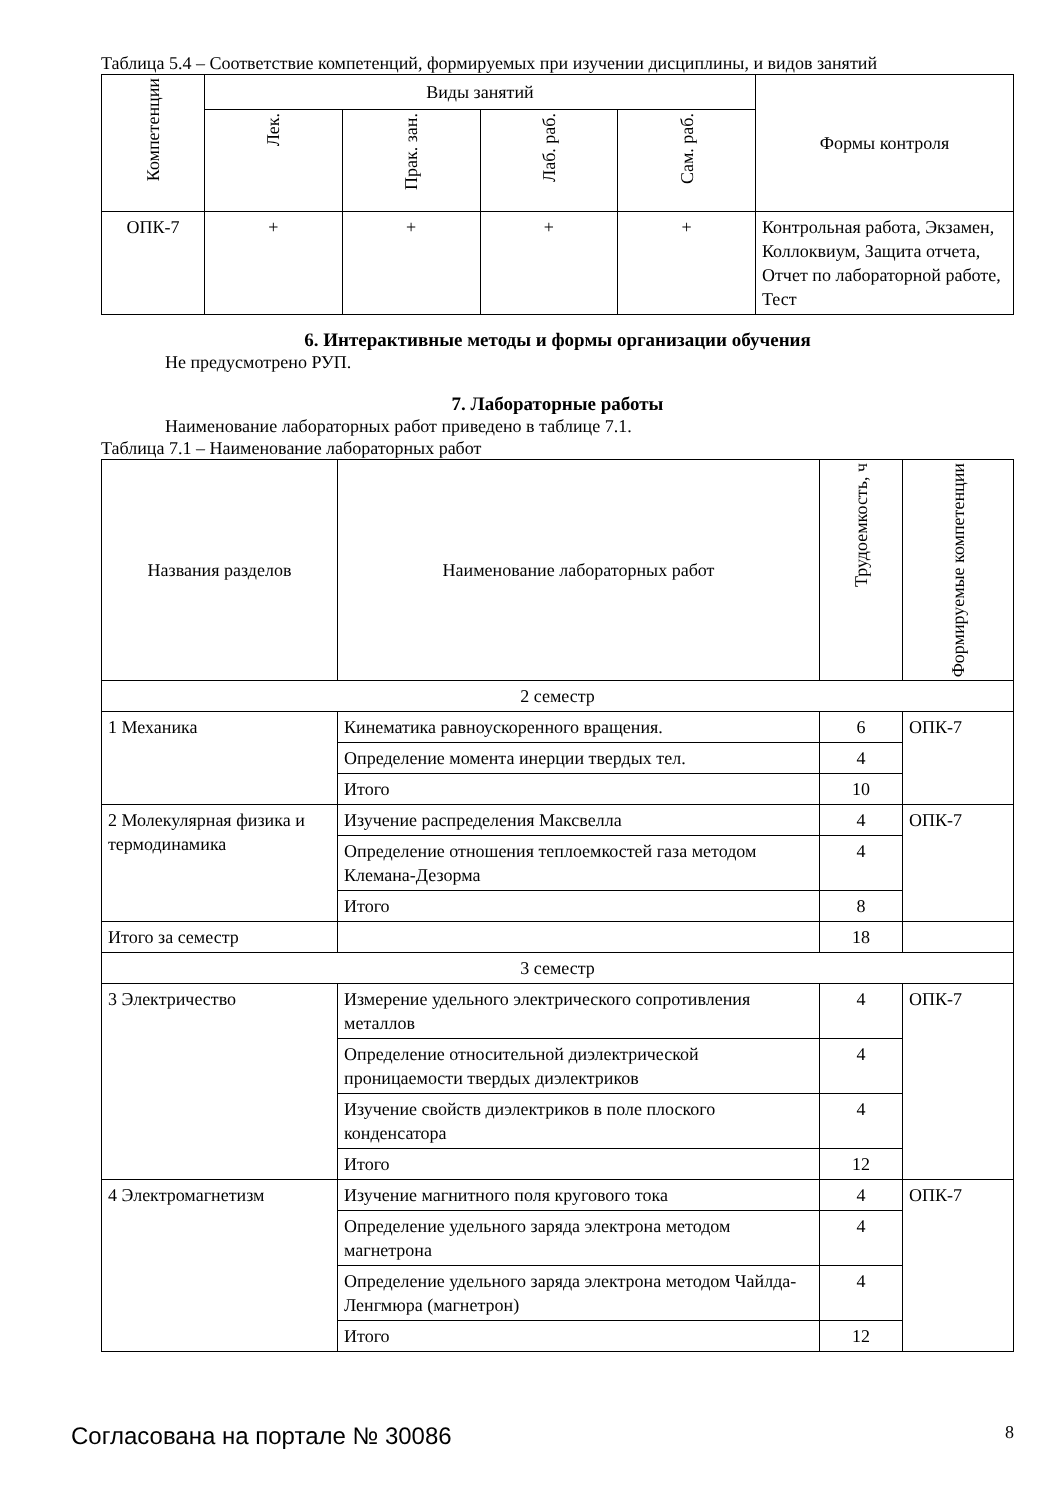Таблица 5.4 – Соответствие компетенций, формируемых при изучении дисциплины, и видов занятий
| Компетенции | Виды занятий | | | | Формы контроля |
| --- | --- | --- | --- | --- | --- |
| | Лек. | Прак. зан. | Лаб. раб. | Сам. раб. | |
| ОПК-7 | + | + | + | + | Контрольная работа, Экзамен, Коллоквиум, Защита отчета, Отчет по лабораторной работе, Тест |
6. Интерактивные методы и формы организации обучения
Не предусмотрено РУП.
7. Лабораторные работы
Наименование лабораторных работ приведено в таблице 7.1.
Таблица 7.1 – Наименование лабораторных работ
| Названия разделов | Наименование лабораторных работ | Трудоемкость, ч | Формируемые компетенции |
| --- | --- | --- | --- |
| 2 семестр | | | |
| 1 Механика | Кинематика равноускоренного вращения. | 6 | ОПК-7 |
| | Определение момента инерции твердых тел. | 4 | |
| | Итого | 10 | |
| 2 Молекулярная физика и термодинамика | Изучение распределения Максвелла | 4 | ОПК-7 |
| | Определение отношения теплоемкостей газа методом Клемана-Дезорма | 4 | |
| | Итого | 8 | |
| Итого за семестр | | 18 | |
| 3 семестр | | | |
| 3 Электричество | Измерение удельного электрического сопротивления металлов | 4 | ОПК-7 |
| | Определение относительной диэлектрической проницаемости твердых диэлектриков | 4 | |
| | Изучение свойств диэлектриков в поле плоского конденсатора | 4 | |
| | Итого | 12 | |
| 4 Электромагнетизм | Изучение магнитного поля кругового тока | 4 | ОПК-7 |
| | Определение удельного заряда электрона методом магнетрона | 4 | |
| | Определение удельного заряда электрона методом Чайлда-Ленгмюра (магнетрон) | 4 | |
| | Итого | 12 | |
Согласована на портале № 30086 8